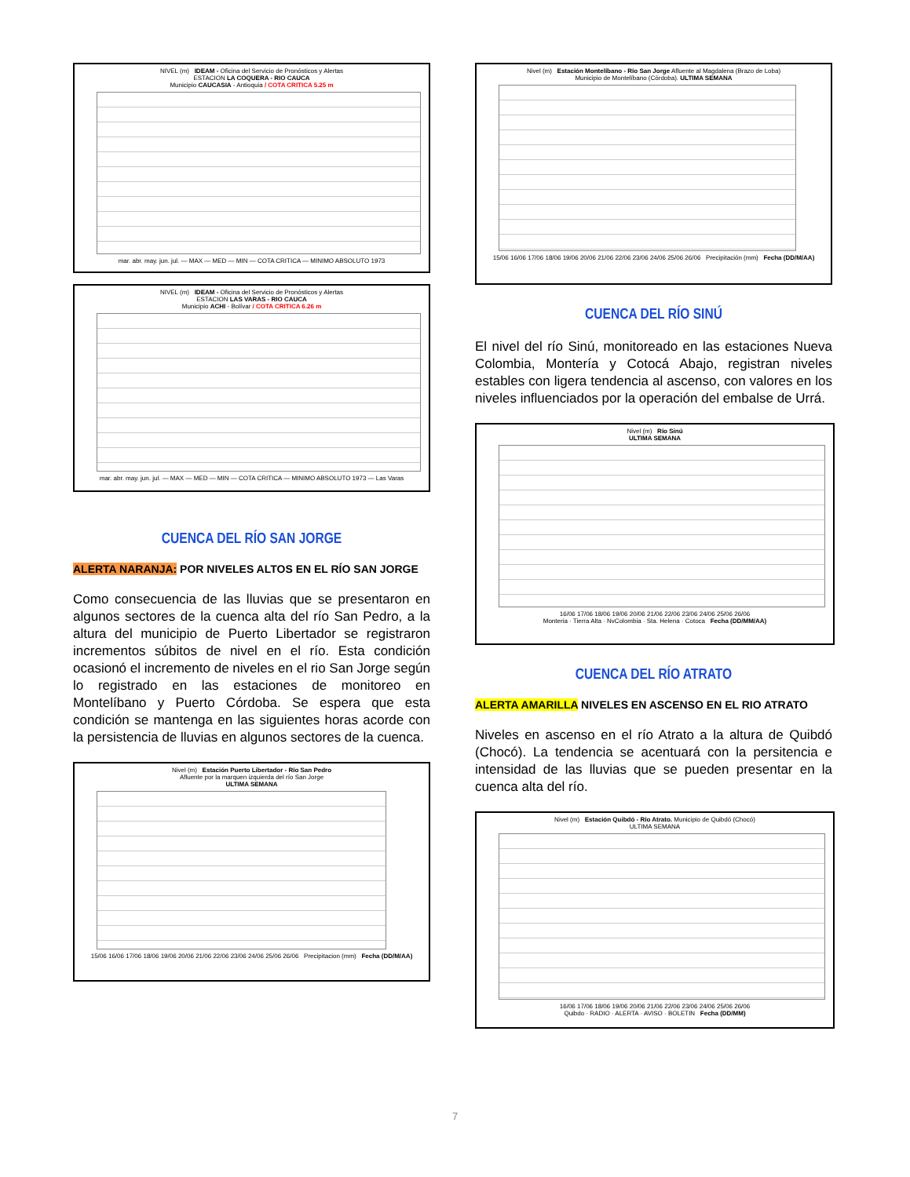NIVEL (m) IDEAM - Oficina del Servicio de Pronósticos y Alertas
ESTACION LA COQUERA - RIO CAUCA
Municipio CAUCASIA - Antioquia / COTA CRITICA 5.25 m
mar. abr. may. jun. jul. — MAX — MED — MIN — COTA CRITICA — MINIMO ABSOLUTO 1973
NIVEL (m) IDEAM - Oficina del Servicio de Pronósticos y Alertas
ESTACION LAS VARAS - RIO CAUCA
Municipio ACHI - Bolívar / COTA CRITICA 6.26 m
mar. abr. may. jun. jul. — MAX — MED — MIN — COTA CRITICA — MINIMO ABSOLUTO 1973 — Las Varas
CUENCA DEL RÍO SAN JORGE
ALERTA NARANJA: POR NIVELES ALTOS EN EL RÍO SAN JORGE
Como consecuencia de las lluvias que se presentaron en algunos sectores de la cuenca alta del río San Pedro, a la altura del municipio de Puerto Libertador se registraron incrementos súbitos de nivel en el río. Esta condición ocasionó el incremento de niveles en el rio San Jorge según lo registrado en las estaciones de monitoreo en Montelíbano y Puerto Córdoba. Se espera que esta condición se mantenga en las siguientes horas acorde con la persistencia de lluvias en algunos sectores de la cuenca.
Nivel (m) Estación Puerto Libertador - Río San Pedro
Afluente por la marquen izquierda del río San Jorge
ULTIMA SEMANA
15/06 16/06 17/06 18/06 19/06 20/06 21/06 22/06 23/06 24/06 25/06 26/06 Precipitacion (mm) Fecha (DD/M/AA)
Nivel (m) Estación Montelíbano - Río San Jorge Afluente al Magdalena (Brazo de Loba)
Municipio de Montelíbano (Córdoba). ULTIMA SEMANA
15/06 16/06 17/06 18/06 19/06 20/06 21/06 22/06 23/06 24/06 25/06 26/06 Precipitación (mm) Fecha (DD/M/AA)
CUENCA DEL RÍO SINÚ
El nivel del río Sinú, monitoreado en las estaciones Nueva Colombia, Montería y Cotocá Abajo, registran niveles estables con ligera tendencia al ascenso, con valores en los niveles influenciados por la operación del embalse de Urrá.
Nivel (m) Río Sinú
ULTIMA SEMANA
16/06 17/06 18/06 19/06 20/06 21/06 22/06 23/06 24/06 25/06 26/06
Monteria · Tierra Alta · NvColombia · Sta. Helena · Cotoca Fecha (DD/MM/AA)
CUENCA DEL RÍO ATRATO
ALERTA AMARILLA NIVELES EN ASCENSO EN EL RIO ATRATO
Niveles en ascenso en el río Atrato a la altura de Quibdó (Chocó). La tendencia se acentuará con la persitencia e intensidad de las lluvias que se pueden presentar en la cuenca alta del río.
Nivel (m) Estación Quibdó - Río Atrato. Municipio de Quibdó (Chocó)
ULTIMA SEMANA
16/06 17/06 18/06 19/06 20/06 21/06 22/06 23/06 24/06 25/06 26/06
Quibdo · RADIO · ALERTA · AVISO · BOLETIN Fecha (DD/MM)
7